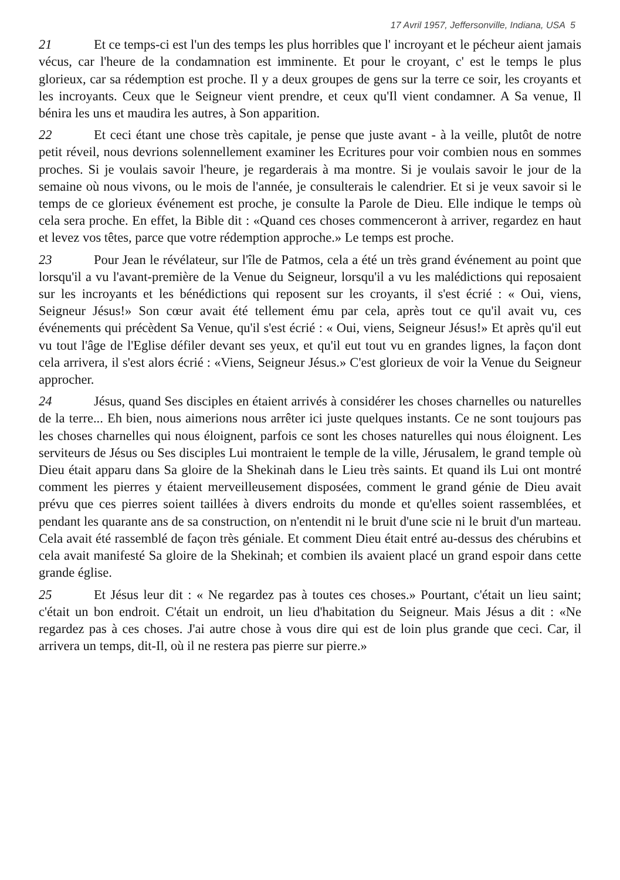17 Avril 1957, Jeffersonville, Indiana, USA 5
21 Et ce temps-ci est l'un des temps les plus horribles que l' incroyant et le pécheur aient jamais vécus, car l'heure de la condamnation est imminente. Et pour le croyant, c' est le temps le plus glorieux, car sa rédemption est proche. Il y a deux groupes de gens sur la terre ce soir, les croyants et les incroyants. Ceux que le Seigneur vient prendre, et ceux qu'Il vient condamner. A Sa venue, Il bénira les uns et maudira les autres, à Son apparition.
22 Et ceci étant une chose très capitale, je pense que juste avant - à la veille, plutôt de notre petit réveil, nous devrions solennellement examiner les Ecritures pour voir combien nous en sommes proches. Si je voulais savoir l'heure, je regarderais à ma montre. Si je voulais savoir le jour de la semaine où nous vivons, ou le mois de l'année, je consulterais le calendrier. Et si je veux savoir si le temps de ce glorieux événement est proche, je consulte la Parole de Dieu. Elle indique le temps où cela sera proche. En effet, la Bible dit : «Quand ces choses commenceront à arriver, regardez en haut et levez vos têtes, parce que votre rédemption approche.» Le temps est proche.
23 Pour Jean le révélateur, sur l'île de Patmos, cela a été un très grand événement au point que lorsqu'il a vu l'avant-première de la Venue du Seigneur, lorsqu'il a vu les malédictions qui reposaient sur les incroyants et les bénédictions qui reposent sur les croyants, il s'est écrié : « Oui, viens, Seigneur Jésus!» Son cœur avait été tellement ému par cela, après tout ce qu'il avait vu, ces événements qui précèdent Sa Venue, qu'il s'est écrié : « Oui, viens, Seigneur Jésus!» Et après qu'il eut vu tout l'âge de l'Eglise défiler devant ses yeux, et qu'il eut tout vu en grandes lignes, la façon dont cela arrivera, il s'est alors écrié : «Viens, Seigneur Jésus.» C'est glorieux de voir la Venue du Seigneur approcher.
24 Jésus, quand Ses disciples en étaient arrivés à considérer les choses charnelles ou naturelles de la terre... Eh bien, nous aimerions nous arrêter ici juste quelques instants. Ce ne sont toujours pas les choses charnelles qui nous éloignent, parfois ce sont les choses naturelles qui nous éloignent. Les serviteurs de Jésus ou Ses disciples Lui montraient le temple de la ville, Jérusalem, le grand temple où Dieu était apparu dans Sa gloire de la Shekinah dans le Lieu très saints. Et quand ils Lui ont montré comment les pierres y étaient merveilleusement disposées, comment le grand génie de Dieu avait prévu que ces pierres soient taillées à divers endroits du monde et qu'elles soient rassemblées, et pendant les quarante ans de sa construction, on n'entendit ni le bruit d'une scie ni le bruit d'un marteau. Cela avait été rassemblé de façon très géniale. Et comment Dieu était entré au-dessus des chérubins et cela avait manifesté Sa gloire de la Shekinah; et combien ils avaient placé un grand espoir dans cette grande église.
25 Et Jésus leur dit : « Ne regardez pas à toutes ces choses.» Pourtant, c'était un lieu saint; c'était un bon endroit. C'était un endroit, un lieu d'habitation du Seigneur. Mais Jésus a dit : «Ne regardez pas à ces choses. J'ai autre chose à vous dire qui est de loin plus grande que ceci. Car, il arrivera un temps, dit-Il, où il ne restera pas pierre sur pierre.»